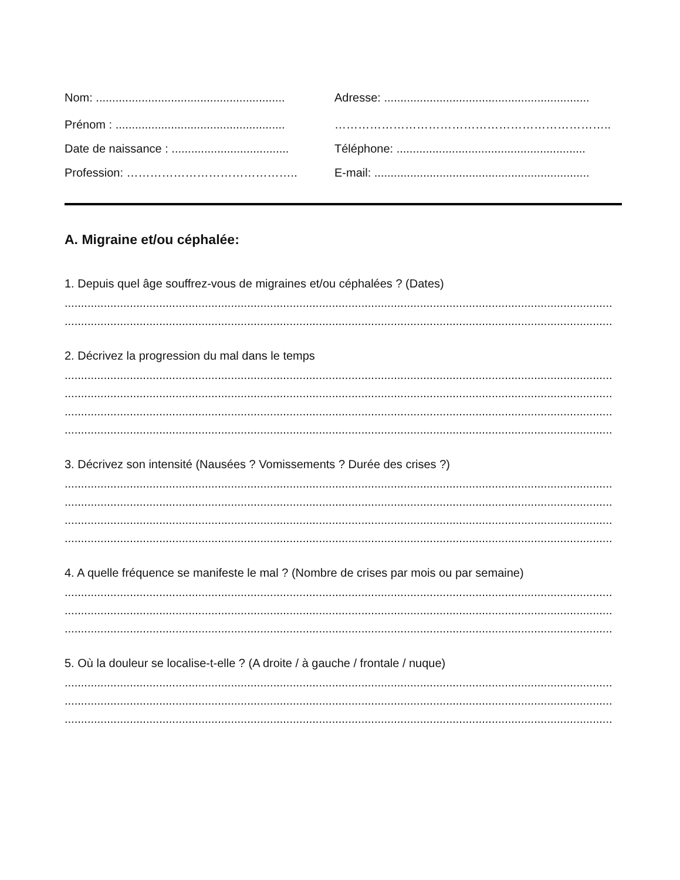Nom: ..........................................................
Adresse: ...............................................................
Prénom : ....................................................
……………………………………………………………..
Date de naissance : ....................................
Téléphone: ..........................................................
Profession: …………………………………….. E-mail: ..................................................................
A. Migraine et/ou céphalée:
1. Depuis quel âge souffrez-vous de migraines et/ou céphalées ? (Dates)
........................................................................................................................................................................
........................................................................................................................................................................
2. Décrivez la progression du mal dans le temps
........................................................................................................................................................................
........................................................................................................................................................................
........................................................................................................................................................................
........................................................................................................................................................................
3. Décrivez son intensité (Nausées ? Vomissements ? Durée des crises ?)
........................................................................................................................................................................
........................................................................................................................................................................
........................................................................................................................................................................
........................................................................................................................................................................
4. A quelle fréquence se manifeste le mal ? (Nombre de crises par mois ou par semaine)
........................................................................................................................................................................
........................................................................................................................................................................
........................................................................................................................................................................
5. Où la douleur se localise-t-elle ? (A droite / à gauche / frontale / nuque)
........................................................................................................................................................................
........................................................................................................................................................................
........................................................................................................................................................................